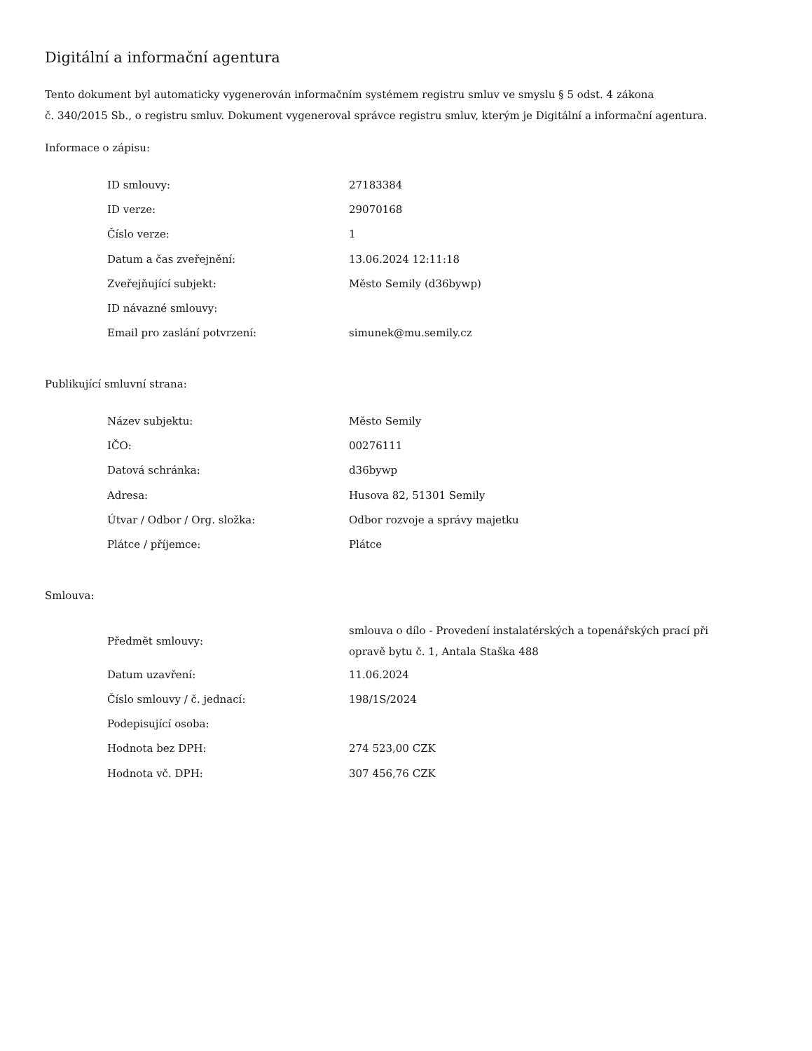Digitální a informační agentura
Tento dokument byl automaticky vygenerován informačním systémem registru smluv ve smyslu § 5 odst. 4 zákona
č. 340/2015 Sb., o registru smluv. Dokument vygeneroval správce registru smluv, kterým je Digitální a informační agentura.
Informace o zápisu:
| ID smlouvy: | 27183384 |
| ID verze: | 29070168 |
| Číslo verze: | 1 |
| Datum a čas zveřejnění: | 13.06.2024 12:11:18 |
| Zveřejňující subjekt: | Město Semily (d36bywp) |
| ID návazné smlouvy: | |
| Email pro zaslání potvrzení: | simunek@mu.semily.cz |
Publikující smluvní strana:
| Název subjektu: | Město Semily |
| IČO: | 00276111 |
| Datová schránka: | d36bywp |
| Adresa: | Husova 82, 51301 Semily |
| Útvar / Odbor / Org. složka: | Odbor rozvoje a správy majetku |
| Plátce / příjemce: | Plátce |
Smlouva:
| Předmět smlouvy: | smlouva o dílo - Provedení instalatérských a topenářských prací při opravě bytu č. 1, Antala Staška 488 |
| Datum uzavření: | 11.06.2024 |
| Číslo smlouvy / č. jednací: | 198/1S/2024 |
| Podepisující osoba: | |
| Hodnota bez DPH: | 274 523,00 CZK |
| Hodnota vč. DPH: | 307 456,76 CZK |